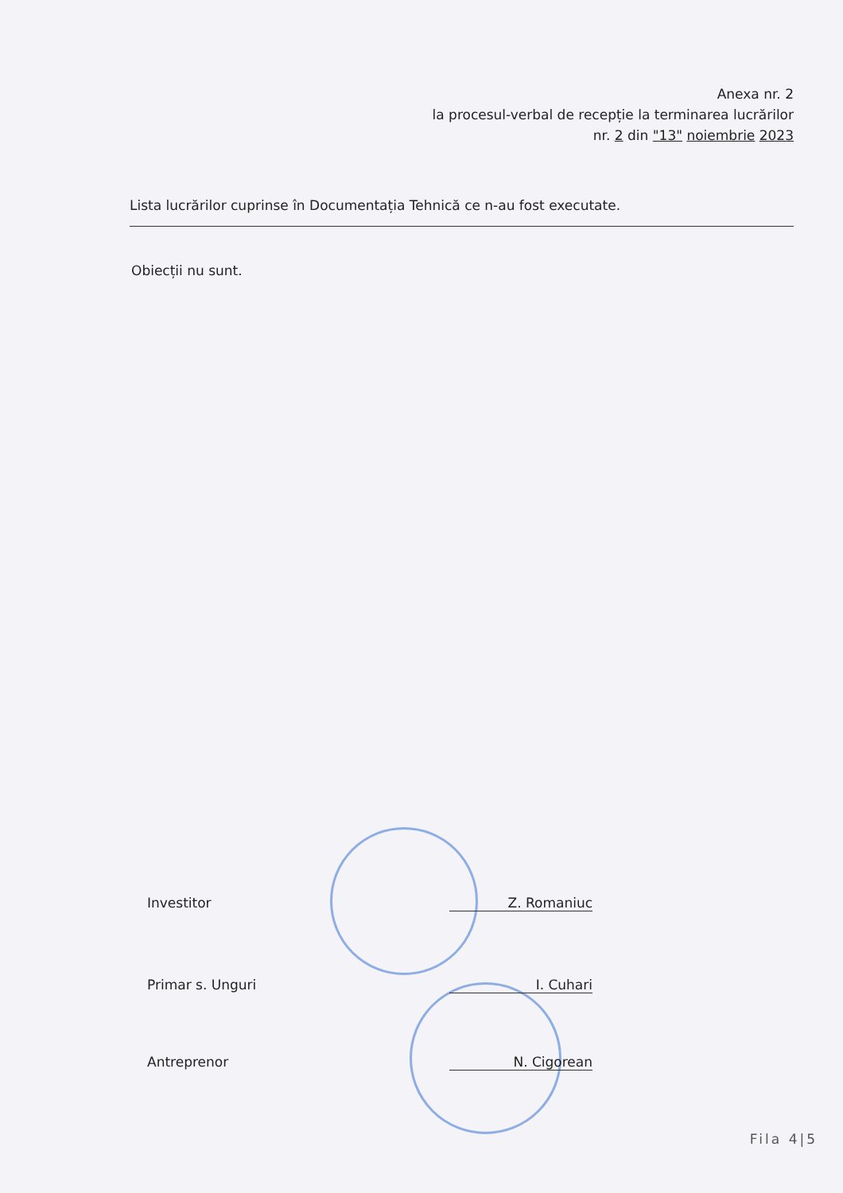Anexa nr. 2
la procesul-verbal de recepție la terminarea lucrărilor
nr. 2 din "13" noiembrie 2023
Lista lucrărilor cuprinse în Documentația Tehnică ce n-au fost executate.
Obiecții nu sunt.
Investitor Z. Romaniuc
Primar s. Unguri I. Cuhari
Antreprenor N. Cigorean
Fila 4|5